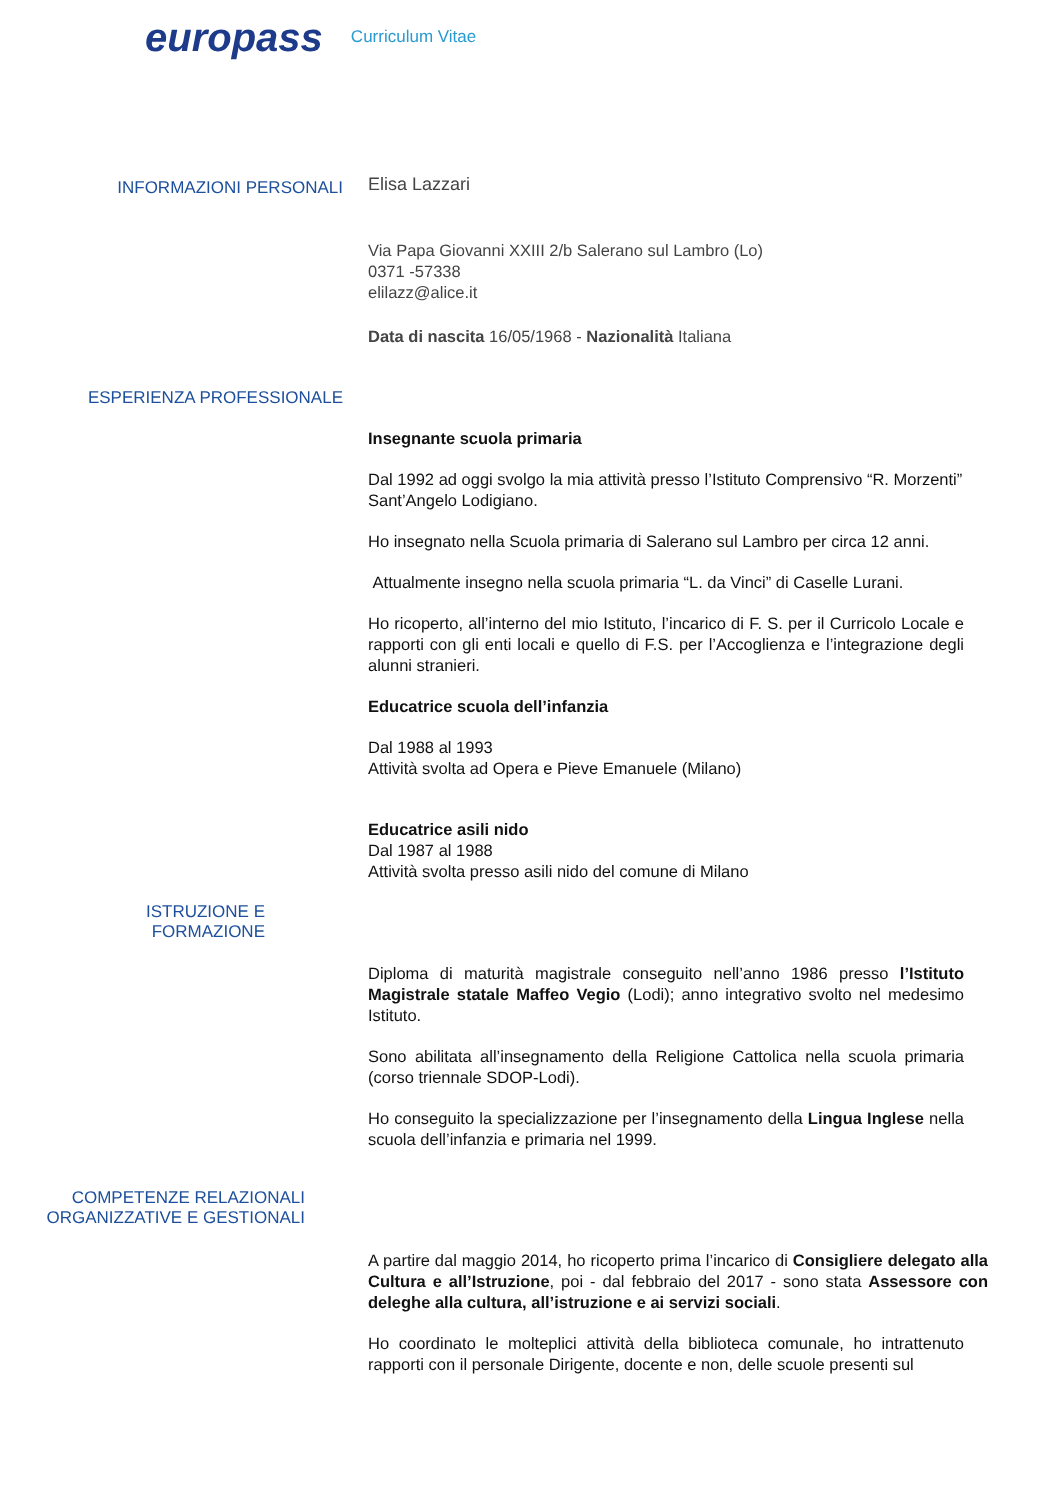europass Curriculum Vitae
INFORMAZIONI PERSONALI Elisa Lazzari
Via Papa Giovanni XXIII 2/b Salerano sul Lambro (Lo)
0371 -57338
elilazz@alice.it
Data di nascita 16/05/1968 - Nazionalità Italiana
ESPERIENZA PROFESSIONALE
Insegnante scuola primaria
Dal 1992 ad oggi svolgo la mia attività presso l’Istituto Comprensivo “R. Morzenti” Sant’Angelo Lodigiano.
Ho insegnato nella Scuola primaria di Salerano sul Lambro per circa 12 anni.
Attualmente insegno nella scuola primaria “L. da Vinci” di Caselle Lurani.
Ho ricoperto, all’interno del mio Istituto, l’incarico di F. S. per il Curricolo Locale e rapporti con gli enti locali e quello di F.S. per l’Accoglienza e l’integrazione degli alunni stranieri.
Educatrice scuola dell’infanzia
Dal 1988 al 1993
Attività svolta ad Opera e Pieve Emanuele (Milano)
Educatrice asili nido
Dal 1987 al 1988
Attività svolta presso asili nido del comune di Milano
ISTRUZIONE E
FORMAZIONE
Diploma di maturità magistrale conseguito nell’anno 1986 presso l’Istituto Magistrale statale Maffeo Vegio (Lodi); anno integrativo svolto nel medesimo Istituto.
Sono abilitata all’insegnamento della Religione Cattolica nella scuola primaria (corso triennale SDOP-Lodi).
Ho conseguito la specializzazione per l’insegnamento della Lingua Inglese nella scuola dell’infanzia e primaria nel 1999.
COMPETENZE RELAZIONALI
ORGANIZZATIVE E GESTIONALI
A partire dal maggio 2014, ho ricoperto prima l’incarico di Consigliere delegato alla Cultura e all’Istruzione, poi - dal febbraio del 2017 - sono stata Assessore con deleghe alla cultura, all’istruzione e ai servizi sociali.
Ho coordinato le molteplici attività della biblioteca comunale, ho intrattenuto rapporti con il personale Dirigente, docente e non, delle scuole presenti sul